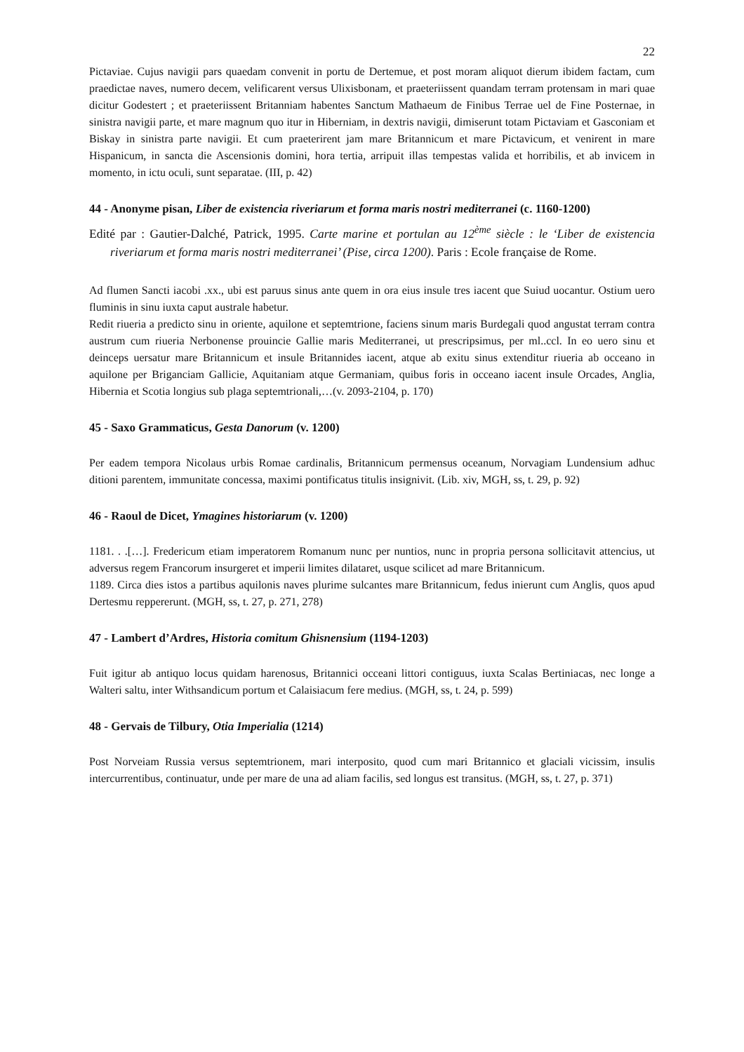22
Pictaviae. Cujus navigii pars quaedam convenit in portu de Dertemue, et post moram aliquot dierum ibidem factam, cum praedictae naves, numero decem, velificarent versus Ulixisbonam, et praeteriissent quandam terram protensam in mari quae dicitur Godestert ; et praeteriissent Britanniam habentes Sanctum Mathaeum de Finibus Terrae uel de Fine Posternae, in sinistra navigii parte, et mare magnum quo itur in Hiberniam, in dextris navigii, dimiserunt totam Pictaviam et Gasconiam et Biskay in sinistra parte navigii. Et cum praeterirent jam mare Britannicum et mare Pictavicum, et venirent in mare Hispanicum, in sancta die Ascensionis domini, hora tertia, arripuit illas tempestas valida et horribilis, et ab invicem in momento, in ictu oculi, sunt separatae. (III, p. 42)
44 - Anonyme pisan, Liber de existencia riveriarum et forma maris nostri mediterranei (c. 1160-1200)
Edité par : Gautier-Dalché, Patrick, 1995. Carte marine et portulan au 12<sup>ème</sup> siècle : le ‘Liber de existencia riveriarum et forma maris nostri mediterranei’ (Pise, circa 1200). Paris : Ecole française de Rome.
Ad flumen Sancti iacobi .xx., ubi est paruus sinus ante quem in ora eius insule tres iacent que Suiud uocantur. Ostium uero fluminis in sinu iuxta caput australe habetur.
Redit riueria a predicto sinu in oriente, aquilone et septemtrione, faciens sinum maris Burdegali quod angustat terram contra austrum cum riueria Nerbonense prouincie Gallie maris Mediterranei, ut prescripsimus, per ml..ccl. In eo uero sinu et deinceps uersatur mare Britannicum et insule Britannides iacent, atque ab exitu sinus extenditur riueria ab occeano in aquilone per Briganciam Gallicie, Aquitaniam atque Germaniam, quibus foris in occeano iacent insule Orcades, Anglia, Hibernia et Scotia longius sub plaga septemtrionali,…(v. 2093-2104, p. 170)
45 - Saxo Grammaticus, Gesta Danorum (v. 1200)
Per eadem tempora Nicolaus urbis Romae cardinalis, Britannicum permensus oceanum, Norvagiam Lundensium adhuc ditioni parentem, immunitate concessa, maximi pontificatus titulis insignivit. (Lib. xiv, MGH, ss, t. 29, p. 92)
46 - Raoul de Dicet, Ymagines historiarum (v. 1200)
1181. . .[…]. Fredericum etiam imperatorem Romanum nunc per nuntios, nunc in propria persona sollicitavit attencius, ut adversus regem Francorum insurgeret et imperii limites dilataret, usque scilicet ad mare Britannicum.
1189. Circa dies istos a partibus aquilonis naves plurime sulcantes mare Britannicum, fedus inierunt cum Anglis, quos apud Dertesmu reppererunt. (MGH, ss, t. 27, p. 271, 278)
47 - Lambert d’Ardres, Historia comitum Ghisnensium (1194-1203)
Fuit igitur ab antiquo locus quidam harenosus, Britannici occeani littori contiguus, iuxta Scalas Bertiniacas, nec longe a Walteri saltu, inter Withsandicum portum et Calaisiacum fere medius. (MGH, ss, t. 24, p. 599)
48 - Gervais de Tilbury, Otia Imperialia (1214)
Post Norveiam Russia versus septemtrionem, mari interposito, quod cum mari Britannico et glaciali vicissim, insulis intercurrentibus, continuatur, unde per mare de una ad aliam facilis, sed longus est transitus. (MGH, ss, t. 27, p. 371)